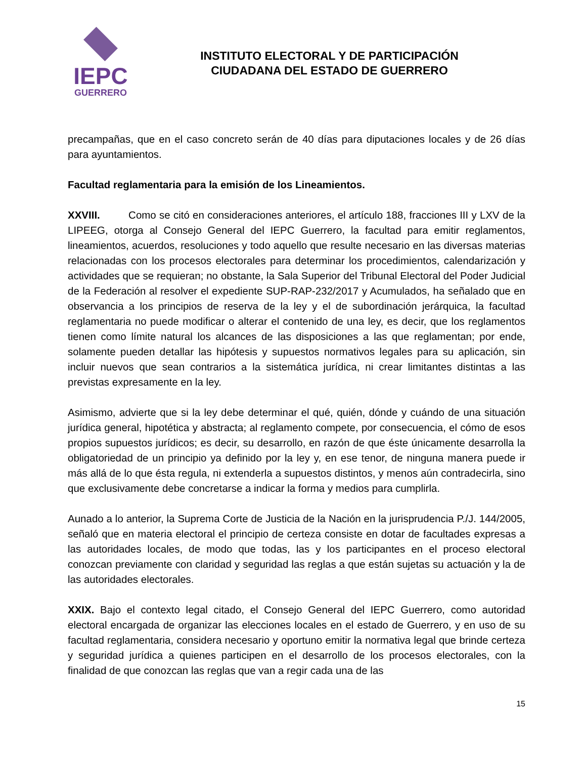IEPC
GUERRERO
INSTITUTO ELECTORAL Y DE PARTICIPACIÓN
CIUDADANA DEL ESTADO DE GUERRERO
precampañas, que en el caso concreto serán de 40 días para diputaciones locales y de 26 días para ayuntamientos.
Facultad reglamentaria para la emisión de los Lineamientos.
XXVIII. Como se citó en consideraciones anteriores, el artículo 188, fracciones III y LXV de la LIPEEG, otorga al Consejo General del IEPC Guerrero, la facultad para emitir reglamentos, lineamientos, acuerdos, resoluciones y todo aquello que resulte necesario en las diversas materias relacionadas con los procesos electorales para determinar los procedimientos, calendarización y actividades que se requieran; no obstante, la Sala Superior del Tribunal Electoral del Poder Judicial de la Federación al resolver el expediente SUP-RAP-232/2017 y Acumulados, ha señalado que en observancia a los principios de reserva de la ley y el de subordinación jerárquica, la facultad reglamentaria no puede modificar o alterar el contenido de una ley, es decir, que los reglamentos tienen como límite natural los alcances de las disposiciones a las que reglamentan; por ende, solamente pueden detallar las hipótesis y supuestos normativos legales para su aplicación, sin incluir nuevos que sean contrarios a la sistemática jurídica, ni crear limitantes distintas a las previstas expresamente en la ley.
Asimismo, advierte que si la ley debe determinar el qué, quién, dónde y cuándo de una situación jurídica general, hipotética y abstracta; al reglamento compete, por consecuencia, el cómo de esos propios supuestos jurídicos; es decir, su desarrollo, en razón de que éste únicamente desarrolla la obligatoriedad de un principio ya definido por la ley y, en ese tenor, de ninguna manera puede ir más allá de lo que ésta regula, ni extenderla a supuestos distintos, y menos aún contradecirla, sino que exclusivamente debe concretarse a indicar la forma y medios para cumplirla.
Aunado a lo anterior, la Suprema Corte de Justicia de la Nación en la jurisprudencia P./J. 144/2005, señaló que en materia electoral el principio de certeza consiste en dotar de facultades expresas a las autoridades locales, de modo que todas, las y los participantes en el proceso electoral conozcan previamente con claridad y seguridad las reglas a que están sujetas su actuación y la de las autoridades electorales.
XXIX. Bajo el contexto legal citado, el Consejo General del IEPC Guerrero, como autoridad electoral encargada de organizar las elecciones locales en el estado de Guerrero, y en uso de su facultad reglamentaria, considera necesario y oportuno emitir la normativa legal que brinde certeza y seguridad jurídica a quienes participen en el desarrollo de los procesos electorales, con la finalidad de que conozcan las reglas que van a regir cada una de las
15